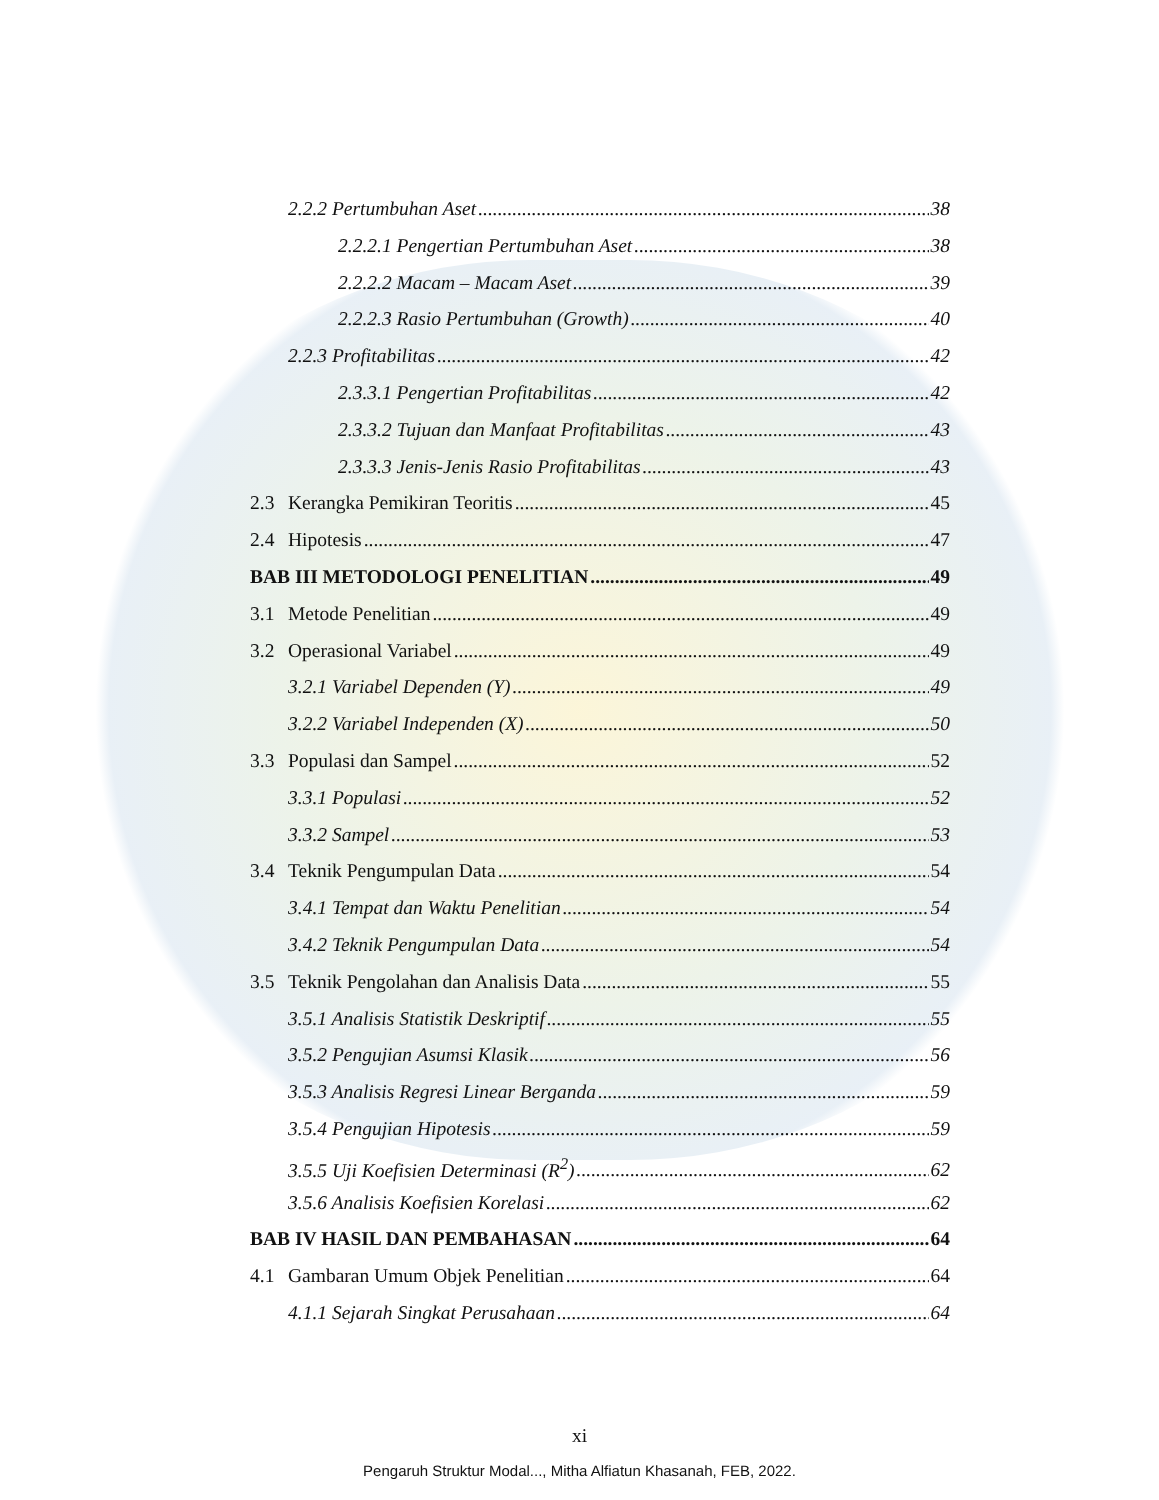2.2.2 Pertumbuhan Aset 38
2.2.2.1 Pengertian Pertumbuhan Aset 38
2.2.2.2 Macam – Macam Aset 39
2.2.2.3 Rasio Pertumbuhan (Growth) 40
2.2.3 Profitabilitas 42
2.3.3.1 Pengertian Profitabilitas 42
2.3.3.2 Tujuan dan Manfaat Profitabilitas 43
2.3.3.3 Jenis-Jenis Rasio Profitabilitas 43
2.3 Kerangka Pemikiran Teoritis 45
2.4 Hipotesis 47
BAB III METODOLOGI PENELITIAN 49
3.1 Metode Penelitian 49
3.2 Operasional Variabel 49
3.2.1 Variabel Dependen (Y) 49
3.2.2 Variabel Independen (X) 50
3.3 Populasi dan Sampel 52
3.3.1 Populasi 52
3.3.2 Sampel 53
3.4 Teknik Pengumpulan Data 54
3.4.1 Tempat dan Waktu Penelitian 54
3.4.2 Teknik Pengumpulan Data 54
3.5 Teknik Pengolahan dan Analisis Data 55
3.5.1 Analisis Statistik Deskriptif 55
3.5.2 Pengujian Asumsi Klasik 56
3.5.3 Analisis Regresi Linear Berganda 59
3.5.4 Pengujian Hipotesis 59
3.5.5 Uji Koefisien Determinasi (R<sup>2</sup>) 62
3.5.6 Analisis Koefisien Korelasi 62
BAB IV HASIL DAN PEMBAHASAN 64
4.1 Gambaran Umum Objek Penelitian 64
4.1.1 Sejarah Singkat Perusahaan 64
xi
Pengaruh Struktur Modal..., Mitha Alfiatun Khasanah, FEB, 2022.